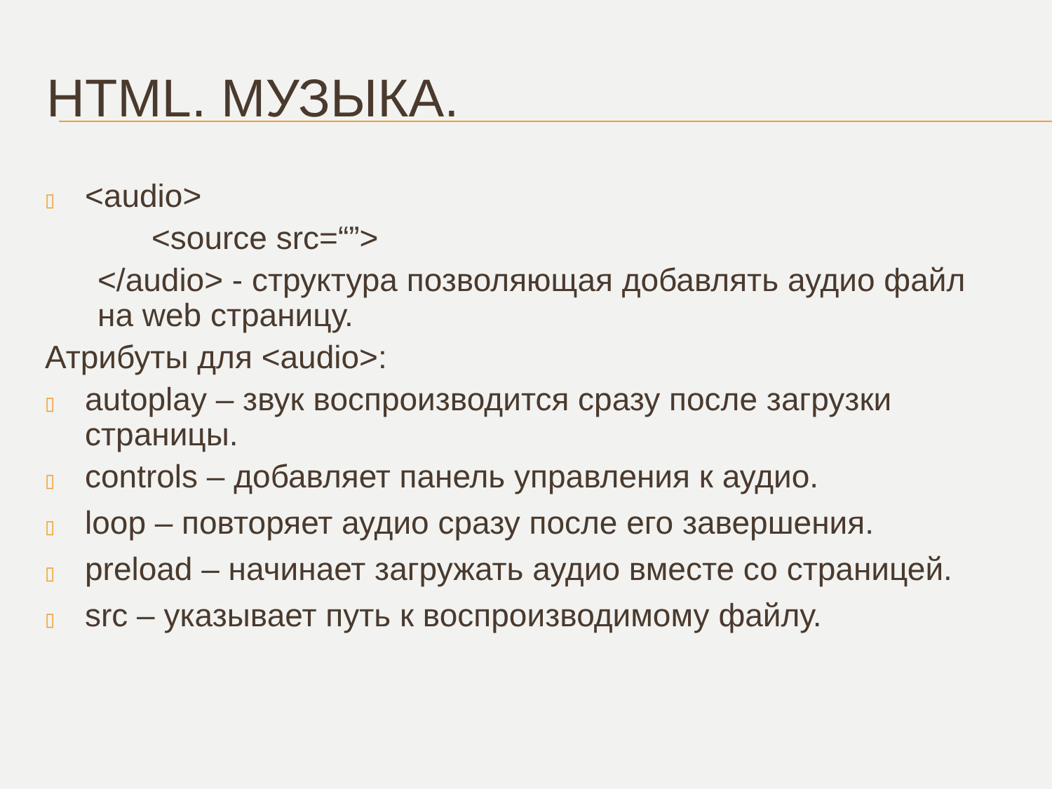HTML. МУЗЫКА.
▯
<audio>
<source src=“”>
</audio> - структура позволяющая добавлять аудио файл на web страницу.
Атрибуты для <audio>:
▯
autoplay – звук воспроизводится сразу после загрузки страницы.
▯
controls – добавляет панель управления к аудио.
▯
loop – повторяет аудио сразу после его завершения.
▯
preload – начинает загружать аудио вместе со страницей.
▯
src – указывает путь к воспроизводимому файлу.